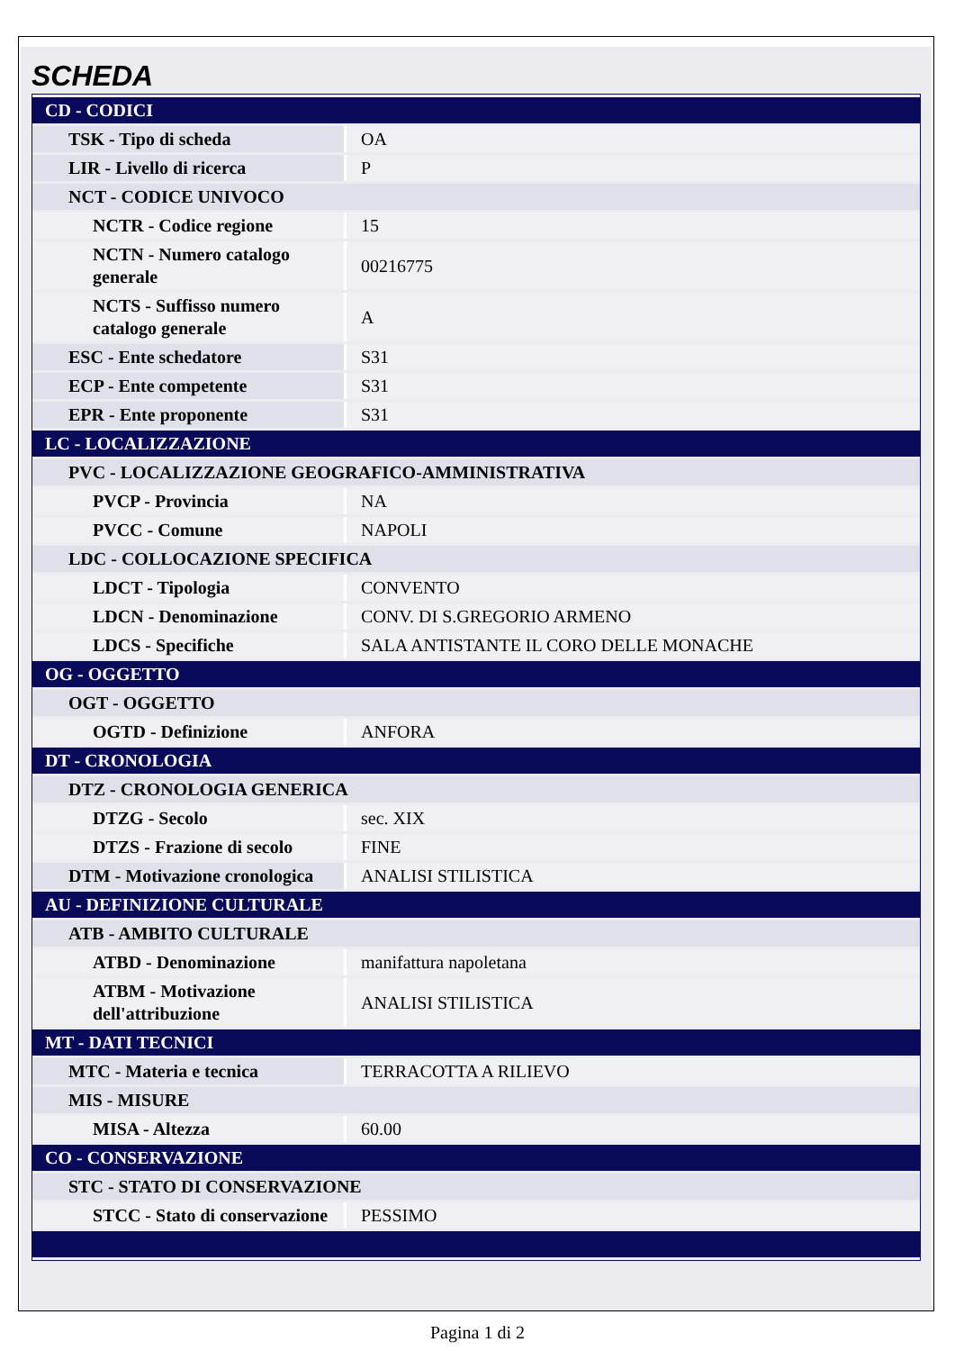SCHEDA
| CD - CODICI | |
| TSK - Tipo di scheda | OA |
| LIR - Livello di ricerca | P |
| NCT - CODICE UNIVOCO | |
| NCTR - Codice regione | 15 |
| NCTN - Numero catalogo generale | 00216775 |
| NCTS - Suffisso numero catalogo generale | A |
| ESC - Ente schedatore | S31 |
| ECP - Ente competente | S31 |
| EPR - Ente proponente | S31 |
| LC - LOCALIZZAZIONE | |
| PVC - LOCALIZZAZIONE GEOGRAFICO-AMMINISTRATIVA | |
| PVCP - Provincia | NA |
| PVCC - Comune | NAPOLI |
| LDC - COLLOCAZIONE SPECIFICA | |
| LDCT - Tipologia | CONVENTO |
| LDCN - Denominazione | CONV. DI S.GREGORIO ARMENO |
| LDCS - Specifiche | SALA ANTISTANTE IL CORO DELLE MONACHE |
| OG - OGGETTO | |
| OGT - OGGETTO | |
| OGTD - Definizione | ANFORA |
| DT - CRONOLOGIA | |
| DTZ - CRONOLOGIA GENERICA | |
| DTZG - Secolo | sec. XIX |
| DTZS - Frazione di secolo | FINE |
| DTM - Motivazione cronologica | ANALISI STILISTICA |
| AU - DEFINIZIONE CULTURALE | |
| ATB - AMBITO CULTURALE | |
| ATBD - Denominazione | manifattura napoletana |
| ATBM - Motivazione dell'attribuzione | ANALISI STILISTICA |
| MT - DATI TECNICI | |
| MTC - Materia e tecnica | TERRACOTTA A RILIEVO |
| MIS - MISURE | |
| MISA - Altezza | 60.00 |
| CO - CONSERVAZIONE | |
| STC - STATO DI CONSERVAZIONE | |
| STCC - Stato di conservazione | PESSIMO |
Pagina 1 di 2